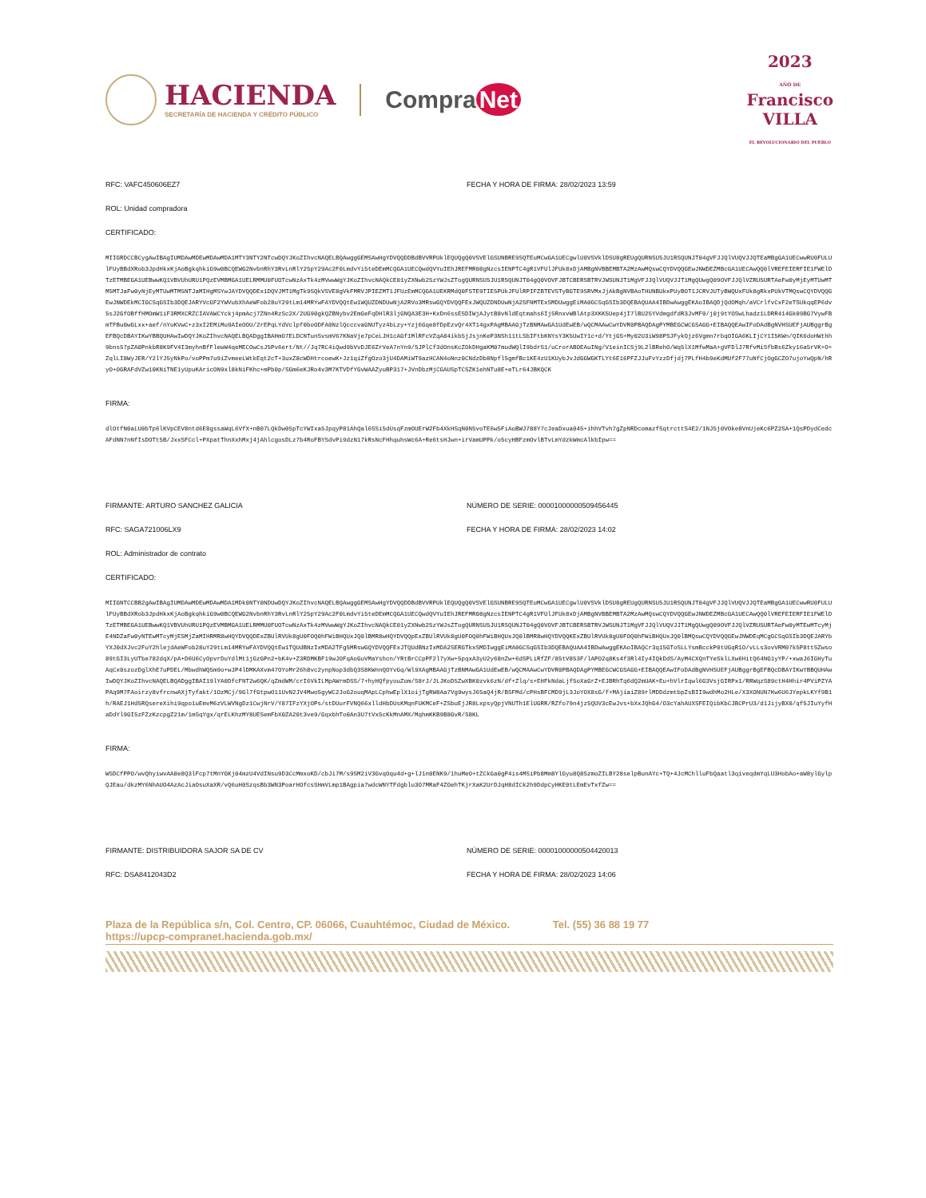HACIENDA
SECRETARÍA DE HACIENDA Y CRÉDITO PÚBLICO
Compra Net
2023
AÑO DE
Francisco
VILLA
EL REVOLUCIONARIO DEL PUEBLO
RFC: VAFC450606EZ7 FECHA Y HORA DE FIRMA: 28/02/2023 13:59
ROL: Unidad compradora
CERTIFICADO:
MIIGRDCCBCygAwIBAgIUMDAwMDEwMDAwMDA1MTY3NTY2NTcwDQYJKoZIhvcNAQELBQAwggGEMSAwHgYDVQQDDBdBVVRPUklEQUQgQ0VSVElGSUNBRE9SQTEuMCwGA1UECgwlU0VSVklDSU8gREUgQURNSU5JU1RSQUNJT04gVFJJQlVUQVJJQTEaMBgGA1UECwwRU0FULUlFUyBBdXRob3JpdHkxKjAoBgkqhkiG9w0BCQEWG2NvbnRhY3RvLnRlY25pY29Ac2F0LmdvYi5teDEmMCQGA1UECQwdQVYuIEhJREFMR08gNzcsIENPTC4gR1VFUlJFUk8xDjAMBgNVBBEMBTA2MzAwMQswCQYDVQQGEwJNWDEZMBcGA1UECAwQQ0lVREFEIERFIE1FWElDTzETMBEGA1UEBwwKQ1VBVUhURU1PQzEVMBMGA1UELRMMU0FUOTcwNzAxTk4zMVwwWgYJKoZIhvcNAQkCE01yZXNwb25zYWJsZTogQURNSU5JU1RSQUNJT04gQ0VOVFJBTCBERSBTRVJWSUNJT1MgVFJJQlVUQVJJT1MgQUwgQ09OVFJJQlVZRU5URTAeFw0yMjEyMTUwMTM5MTJaFw0yNjEyMTUwMTM5NTJaMIHgMSYwJAYDVQQDEx1DQVJMT1MgTk9SQkVSVE8gVkFMRVJPIEZMT1JFUzEmMCQGA1UEKRMdQ0FSTE9TIE5PUkJFUlRPIFZBTEVSTyBGTE9SRVMxJjAkBgNVBAoTHUNBUkxPUyBOT1JCRVJUTyBWQUxFUk8gRkxPUkVTMQswCQYDVQQGEwJNWDEkMCIGCSqGSIb3DQEJARYVcGF2YWVubXhAeWFob28uY29tLm14MRYwFAYDVQQtEw1WQUZDNDUwNjA2RVo3MRswGQYDVQQFExJWQUZDNDUwNjA2SFNMTExSMDUwggEiMA0GCSqGSIb3DQEBAQUAA4IBDwAwggEKAoIBAQDjQdOMqh/aVCrlfvCxF2eTSUkqqEP6dv5sJ2GfOBffHMOmW1iF3RMXCRZCIAVAWCYckj4pmAcj7ZNn4RzSc2X/2UG90gkQZBNybv2EmGeFqDHlR3ljGNQA3E3H+KxDn6ssESDIWjAJytB8vNldEqtmahs6Ij5RnxvWBlAtp3XKK5Uep4jI7lBU25YVdmgdfdR3JvMF0/j0j9tYOSwLhadz1LDRR414Gk09BG7VywFBmTFBu0wGLxx+aef/nYuKVwC+z3xI2EMiMu9AIeOOU/2rEPqLYdVclpf0boODFA0NzlQcccvaGNUTyz4bLzy+Yzj6Gqe8fDpEzvQr4XT14gxPAgMBAAGjTzBNMAwGA1UdEwEB/wQCMAAwCwYDVR0PBAQDAgPYMBEGCWCGSAGG+EIBAQQEAwIFoDAdBgNVHSUEFjAUBggrBgEFBQcDBAYIKwYBBQUHAwIwDQYJKoZIhvcNAQELBQADggIBAHmO7ELDCNTunSvsmV67KNaVje7pCeLJH1cAGf1MlRFcVZqA84ikb5jJsjnKeP3NSh11tLSbIFtbKNYsY3K5UwIY1c+d/YtjGS+My02U3iW98PSJFykOjz6Vgmn7rbqOIGA6KLIjCY1I5KWn/QIK6doHWthh9bns57pZA0PnkbR8K9FV4I3myhnBfFlewW4qeMECOwCsJ5Pv6ert/Nt//Jq7RC4iQwd9bVvDJE6ZrVeA7nYn9/5JPlCf3dOnsKcZOkDHgaKM07mudWQlI9bdrS1/uCrorABOEAuINg/V1einICSj9L2lBRehO/Wq5lX1MfwMaA+gVFDlJ7RfvMiSfbBs6Zky16a5rVK+O+ZqlLI8WyJER/Y2lYJ5yNkPo/voPPm7u9iZvmeeLWtkEqt2cT+3uxZ8cWDHtrcoewK+Jz1qiZfgOzo3jU4DAMiWT9azHCAN4oNnz0CNdzDb8Npfl5gmfBc1KE4zU1KUybJvJdGGWGKTLYt6E16PFZJJuFvYzzDfjdj7PLfH4b9eKdMUf2F77uNfCjOgGCZO7ujoYwQpN/hRyO+OGRAFdVZw10KNiTNE1yUpuKAricON9xl8kNiFKhc+mPb0p/SGm6eKJRo4v3M7KTVDfYGvWAAZyuBP317+JVnDbzMjCGAUSpTCSZK1ehNTu8E+eTLr64JBKQCK
FIRMA:
dlOtfN0aLU0bTp6lKVpCEV8ntd6E8gssaWqL6VfX+nB07LQkDw05pTcYWIxa5JpqyP81AhQal6SSi5dUsqFzmOUErW2Fb4XkHSqN0N5voTE6w5FiAoBWJ788Y7cJeaDxua045+ihhVTvh7gZpNRDcomazfSqtrcttS4E2/1NJ5j0VOke8VnUjeKc6PZ2SA+1QsPDydCedcAFdNN7nNfIsDOTt5B/JxxSFCcl+PXpatThnXxhMxj4jAhlcgosDLz7b4RoFBYSdvPi9dzN17kRsNcFHhquhsWc6A+Re6tsHJwn+irVamUPPk/o5cyHBFzmOvlBTvLmYdzkWmcAlkbIpw==
FIRMANTE: ARTURO SANCHEZ GALICIA NÚMERO DE SERIE: 00001000000509456445
RFC: SAGA721006LX9 FECHA Y HORA DE FIRMA: 28/02/2023 14:02
ROL: Administrador de contrato
CERTIFICADO:
MIIGNTCCBB2gAwIBAgIUMDAwMDEwMDAwMDA1MDk0NTY0NDUwDQYJKoZIhvcNAQELBQAwggGEMSAwHgYDVQQDDBdBVVRPUklEQUQgQ0VSVElGSUNBRE9SQTEuMCwGA1UECgwlU0VSVklDSU8gREUgQURNSU5JU1RSQUNJT04gVFJJQlVUQVJJQTEaMBgGA1UECwwRU0FULUlFUyBBdXRob3JpdHkxKjAoBgkqhkiG9w0BCQEWG2NvbnRhY3RvLnRlY25pY29Ac2F0LmdvYi5teDEmMCQGA1UECQwdQVYuIEhJREFMR08gNzcsIENPTC4gR1VFUlJFUk8xDjAMBgNVBBEMBTA2MzAwMQswCQYDVQQGEwJNWDEZMBcGA1UECAwQQ0lVREFEIERFIE1FWElDTzETMBEGA1UEBwwKQ1VBVUhURU1PQzEVMBMGA1UELRMMU0FUOTcwNzAxTk4zMVwwWgYJKoZIhvcNAQkCE01yZXNwb25zYWJsZTogQURNSU5JU1RSQUNJT04gQ0VOVFJBTCBERSBTRVJWSUNJT1MgVFJJQlVUQVJJT1MgQUwgQ09OVFJJQlVZRU5URTAeFw0yMTEwMTcyMjE4NDZaFw0yNTEwMTcyMjE5MjZaMIHRMR8wHQYDVQQDExZBUlRVUk8gU0FOQ0hFWiBHQUxJQ0lBMR8wHQYDVQQpExZBUlRVUk8gU0FOQ0hFWiBHQUxJQ0lBMR8wHQYDVQQKExZBUlRVUk8gU0FOQ0hFWiBHQUxJQ0lBMQswCQYDVQQGEwJNWDEqMCgGCSqGSIb3DQEJARYbYXJ0dXJvc2FuY2hlejdAeWFob28uY29tLm14MRYwFAYDVQQtEw1TQUdBNzIxMDA2TFg5MRswGQYDVQQFExJTQUdBNzIxMDA2SERGTkxSMDIwggEiMA0GCSqGSIb3DQEBAQUAA4IBDwAwggEKAoIBAQCr3q15GToSLLYsmBcckP0tUGqR1O/vLLs3ovVRM07k5P8tt5Zwso89tGI3LyUTbe782dqX/pA+D6U6CyOpvrDuYdlMt1jGzGPn2+bK4v+Z3RDMKBF19wJOFqAoGuVMaYshcn/YRtBrCCpPF2l7yXw+5pqxA3yU2y68nZw+6dSPLiRfZF/85tV853F/lAPO2q8Ks4f3Rl4Iy4IQkDdS/AyM4CXQnTYeSklLXw6HitQ64NG1yYP/+xwaJ6IGHyTuAqCx0szozDglXhE7uPDEL/MbwdhWQ5m9o+wJP4lDMKAXvm47OYoMr26h8vc2ynpNop3dbQ3S8KWnnQOYvGq/Wl9XAgMBAAGjTzBNMAwGA1UdEwEB/wQCMAAwCwYDVR0PBAQDAgPYMBEGCWCGSAGG+EIBAQQEAwIFoDAdBgNVHSUEFjAUBggrBgEFBQcDBAYIKwYBBQUHAwIwDQYJKoZIhvcNAQELBQADggIBAI19lYA0DfcFNT2w6QK/qZmdWM/crI6VkILMpAWrmDSS/7+hyHQfpyouZom/S8rJ/JLJKoD5ZwXBK0zvk6zN/df+Zlq/s+EHFkNdaLjf5oXaGrZ+EJBRhTq6dQ2mUAK+Eu+hVlrIqwl6G3VsjGIRPx1/RRWqzS89ctH4Hhir4PViPZYAPAq9M7FAoirzy8vfrcnwAXjTyfakt/1OzMCj/9Gl7fGtpwO11UvN2JV4Mwo5gyWC2JoG2ouqMApLCphwEplX1oijTgRW8Aa7Vg9wysJ65aQ4jR/BSFMd/cPHsBFCMD9jL3JoYOX8sG/f+MAjiaiZ89rlMDDdzmtbpZsBII9wdhMo2HLe/X3XONUN7Kw6U6JYepkLKYf9B1h/RAEJ1Hd5RQsereXihi9qpo1uEmvM6zVLWVNgDz1CwjNrV/Y87IFzYXjOPs/stDUurFVNQ66xlldHbDUsKMqnFUKMCeF+ZSbuEjJR8LxpsyQpjVNUTh1ElUGRR/RZfo79n4jz5QUV3cEwJvs+bXxJQhG4/O3cYahAUXSFEIQibKbCJBCPrU3/d1JijyBX0/qf5JIuYyfHaDdYl9GI5zFZzKzcpgZ21m/1mSqYgx/qrELKhzMY8UESemFbX0ZA20t3ve9/GqxbhTo0An3U7tVx5cKkMnAMX/MqhmKKB9B8GvR/S8KL
FIRMA:
WSDCfPPO/wvQhyiwvAA8e8Q3lFcp7tMnYGKj04mzU4VdINsu9D3CcMmxoKD/cbJi7M/s9SM2iV3GvqOqu4d+g+lJ1n0ENK9/1huMeO+tZCkGa0gP4is4MSiPb8Mm8YlGyu8Q8SzmoZILBY28selpBunAYc+TQ+4JcMChlluFbQaatl3qiveqdmYqLU3HobAo+aW8ylGylpQJEau/dkzMY6NhAUO4AzAcJiaOsuXaXR/vQ6uH0SzqsBb3WN3PoarHOfcsSHmVLmp1BAgpia7wdcWNYTFdgblu3O7MRaF4ZOehTKjrXaK2UrDJqH8dICk2h9DdpCyHKE0tLEmEvTxfZw==
FIRMANTE: DISTRIBUIDORA SAJOR SA DE CV NÚMERO DE SERIE: 00001000000504420013
RFC: DSA8412043D2 FECHA Y HORA DE FIRMA: 28/02/2023 14:06
Plaza de la República s/n, Col. Centro, CP. 06066, Cuauhtémoc, Ciudad de México. Tel. (55) 36 88 19 77
https://upcp-compranet.hacienda.gob.mx/